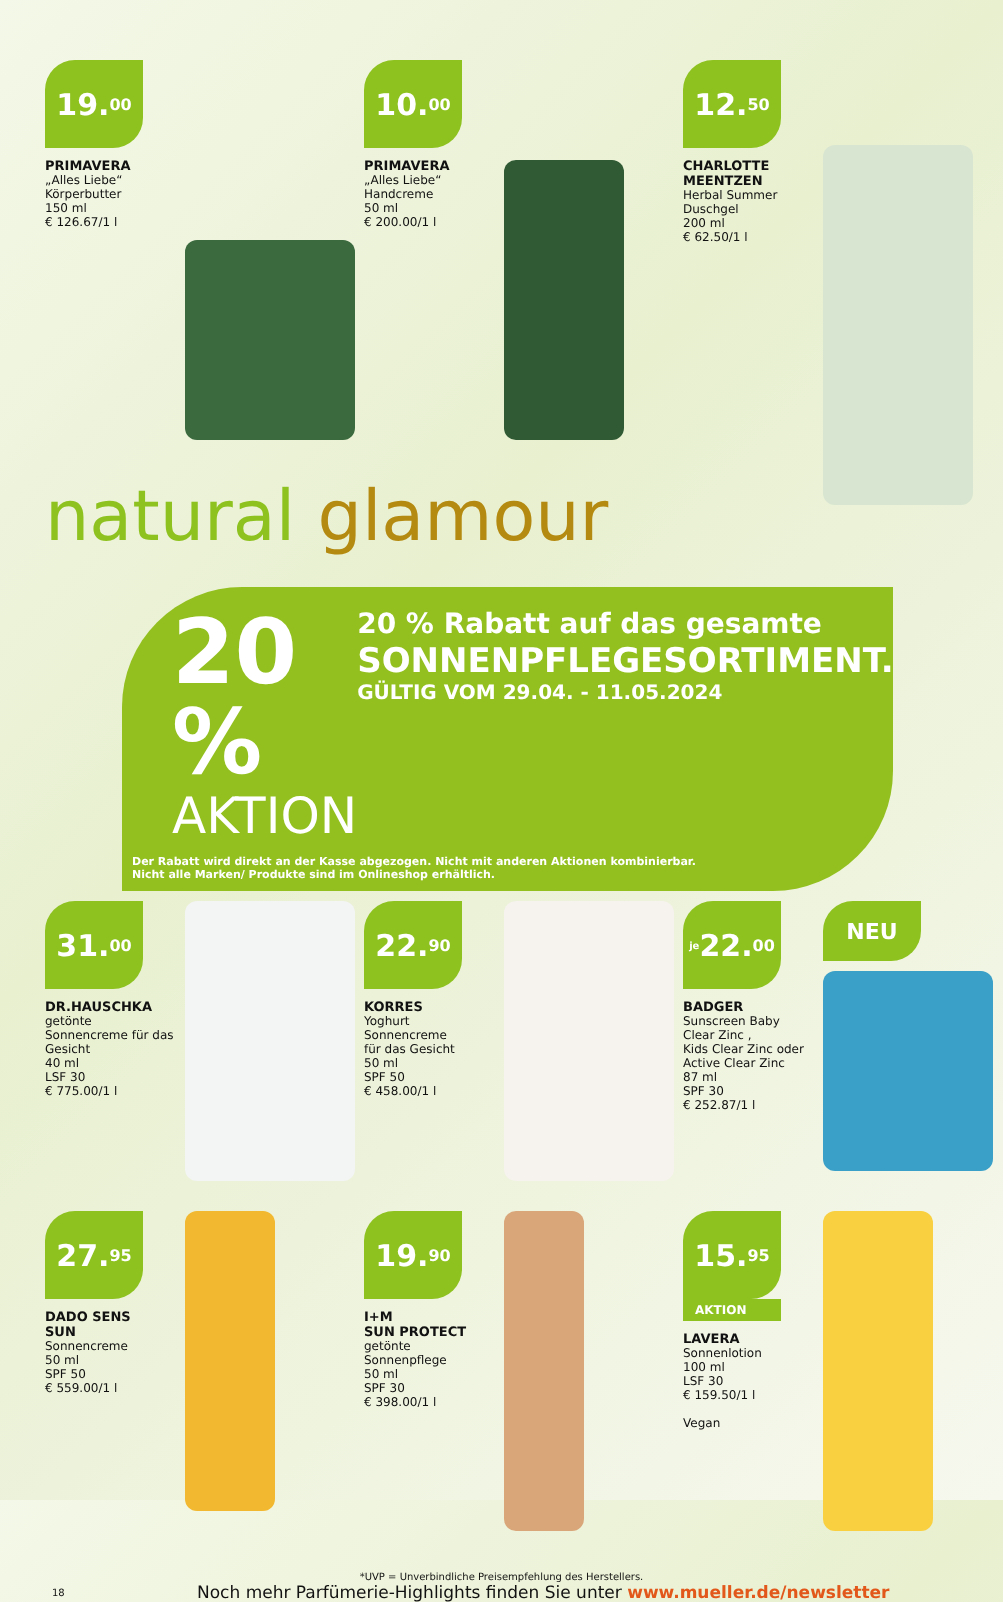19.<sup>00</sup>
PRIMAVERA
„Alles Liebe“
Körperbutter
150 ml
€ 126.67/1 l
10.<sup>00</sup>
PRIMAVERA
„Alles Liebe“
Handcreme
50 ml
€ 200.00/1 l
12.<sup>50</sup>
CHARLOTTE MEENTZEN
Herbal Summer
Duschgel
200 ml
€ 62.50/1 l
natural glamour
20 %
AKTION
20 % Rabatt auf das gesamte
SONNENPFLEGESORTIMENT.
GÜLTIG VOM 29.04. - 11.05.2024
Der Rabatt wird direkt an der Kasse abgezogen. Nicht mit anderen Aktionen kombinierbar.
Nicht alle Marken/ Produkte sind im Onlineshop erhältlich.
31.<sup>00</sup>
DR.HAUSCHKA
getönte Sonnencreme für das Gesicht
40 ml
LSF 30
€ 775.00/1 l
22.<sup>90</sup>
KORRES
Yoghurt
Sonnencreme
für das Gesicht
50 ml
SPF 50
€ 458.00/1 l
je 22.<sup>00</sup>
BADGER
Sunscreen Baby Clear Zinc ,
Kids Clear Zinc oder Active Clear Zinc
87 ml
SPF 30
€ 252.87/1 l
NEU
27.<sup>95</sup>
DADO SENS
SUN
Sonnencreme
50 ml
SPF 50
€ 559.00/1 l
19.<sup>90</sup>
I+M
SUN PROTECT
getönte
Sonnenpflege
50 ml
SPF 30
€ 398.00/1 l
15.<sup>95</sup>
AKTION
LAVERA
Sonnenlotion
100 ml
LSF 30
€ 159.50/1 l
Vegan
*UVP = Unverbindliche Preisempfehlung des Herstellers.
18 Noch mehr Parfümerie-Highlights finden Sie unter www.mueller.de/newsletter